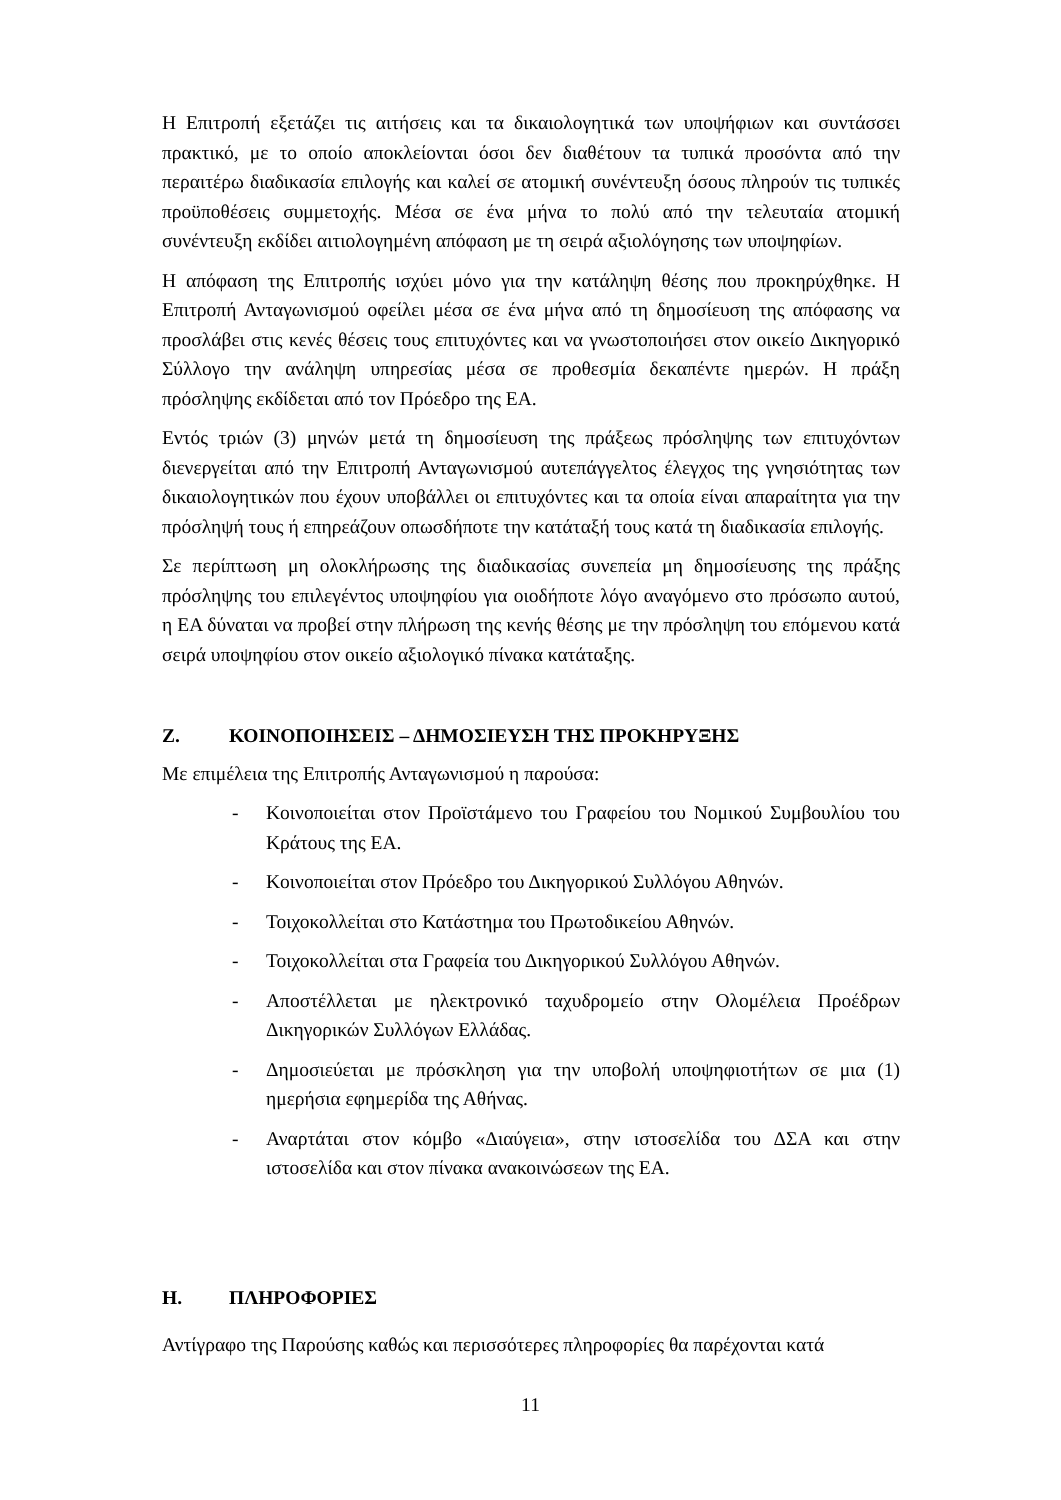Η Επιτροπή εξετάζει τις αιτήσεις και τα δικαιολογητικά των υποψήφιων και συντάσσει πρακτικό, με το οποίο αποκλείονται όσοι δεν διαθέτουν τα τυπικά προσόντα από την περαιτέρω διαδικασία επιλογής και καλεί σε ατομική συνέντευξη όσους πληρούν τις τυπικές προϋποθέσεις συμμετοχής. Μέσα σε ένα μήνα το πολύ από την τελευταία ατομική συνέντευξη εκδίδει αιτιολογημένη απόφαση με τη σειρά αξιολόγησης των υποψηφίων.
Η απόφαση της Επιτροπής ισχύει μόνο για την κατάληψη θέσης που προκηρύχθηκε. Η Επιτροπή Ανταγωνισμού οφείλει μέσα σε ένα μήνα από τη δημοσίευση της απόφασης να προσλάβει στις κενές θέσεις τους επιτυχόντες και να γνωστοποιήσει στον οικείο Δικηγορικό Σύλλογο την ανάληψη υπηρεσίας μέσα σε προθεσμία δεκαπέντε ημερών. Η πράξη πρόσληψης εκδίδεται από τον Πρόεδρο της ΕΑ.
Εντός τριών (3) μηνών μετά τη δημοσίευση της πράξεως πρόσληψης των επιτυχόντων διενεργείται από την Επιτροπή Ανταγωνισμού αυτεπάγγελτος έλεγχος της γνησιότητας των δικαιολογητικών που έχουν υποβάλλει οι επιτυχόντες και τα οποία είναι απαραίτητα για την πρόσληψή τους ή επηρεάζουν οπωσδήποτε την κατάταξή τους κατά τη διαδικασία επιλογής.
Σε περίπτωση μη ολοκλήρωσης της διαδικασίας συνεπεία μη δημοσίευσης της πράξης πρόσληψης του επιλεγέντος υποψηφίου για οιοδήποτε λόγο αναγόμενο στο πρόσωπο αυτού, η ΕΑ δύναται να προβεί στην πλήρωση της κενής θέσης με την πρόσληψη του επόμενου κατά σειρά υποψηφίου στον οικείο αξιολογικό πίνακα κατάταξης.
Ζ. ΚΟΙΝΟΠΟΙΗΣΕΙΣ – ΔΗΜΟΣΙΕΥΣΗ ΤΗΣ ΠΡΟΚΗΡΥΞΗΣ
Με επιμέλεια της Επιτροπής Ανταγωνισμού η παρούσα:
- Κοινοποιείται στον Προϊστάμενο του Γραφείου του Νομικού Συμβουλίου του Κράτους της ΕΑ.
- Κοινοποιείται στον Πρόεδρο του Δικηγορικού Συλλόγου Αθηνών.
- Τοιχοκολλείται στο Κατάστημα του Πρωτοδικείου Αθηνών.
- Τοιχοκολλείται στα Γραφεία του Δικηγορικού Συλλόγου Αθηνών.
- Αποστέλλεται με ηλεκτρονικό ταχυδρομείο στην Ολομέλεια Προέδρων Δικηγορικών Συλλόγων Ελλάδας.
- Δημοσιεύεται με πρόσκληση για την υποβολή υποψηφιοτήτων σε μια (1) ημερήσια εφημερίδα της Αθήνας.
- Αναρτάται στον κόμβο «Διαύγεια», στην ιστοσελίδα του ΔΣΑ και στην ιστοσελίδα και στον πίνακα ανακοινώσεων της ΕΑ.
Η. ΠΛΗΡΟΦΟΡΙΕΣ
Αντίγραφο της Παρούσης καθώς και περισσότερες πληροφορίες θα παρέχονται κατά
11